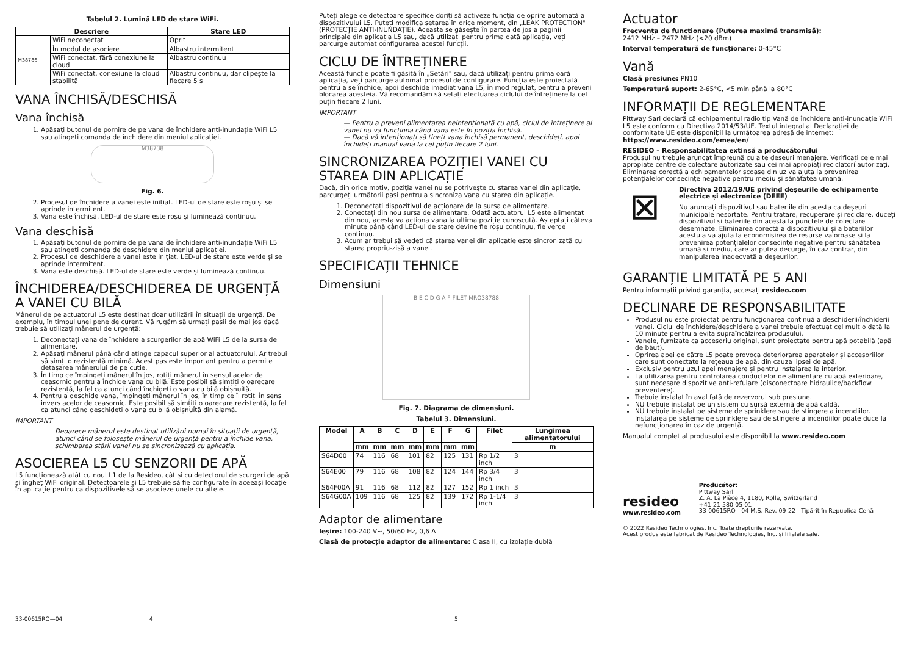Tabelul 2. Lumină LED de stare WiFi.
| Descriere | | Stare LED |
| --- | --- | --- |
| M38786 | WiFi neconectat | Oprit |
| | În modul de asociere | Albastru intermitent |
| | WiFi conectat, fără conexiune la cloud | Albastru continuu |
| | WiFi conectat, conexiune la cloud stabilită | Albastru continuu, dar clipește la fiecare 5 s |
VANA ÎNCHISĂ/DESCHISĂ
Vana închisă
1. Apăsați butonul de pornire de pe vana de închidere anti-inundație WiFi L5 sau atingeți comanda de închidere din meniul aplicației.
M38738
Fig. 6.
2. Procesul de închidere a vanei este inițiat. LED-ul de stare este roșu și se aprinde intermitent.
3. Vana este închisă. LED-ul de stare este roșu și luminează continuu.
Vana deschisă
1. Apăsați butonul de pornire de pe vana de închidere anti-inundație WiFi L5 sau atingeți comanda de deschidere din meniul aplicației.
2. Procesul de deschidere a vanei este inițiat. LED-ul de stare este verde și se aprinde intermitent.
3. Vana este deschisă. LED-ul de stare este verde și luminează continuu.
ÎNCHIDEREA/DESCHIDEREA DE URGENȚĂ A VANEI CU BILĂ
Mânerul de pe actuatorul L5 este destinat doar utilizării în situații de urgență. De exemplu, în timpul unei pene de curent. Vă rugăm să urmați pașii de mai jos dacă trebuie să utilizați mânerul de urgență:
1. Deconectați vana de închidere a scurgerilor de apă WiFi L5 de la sursa de alimentare.
2. Apăsați mânerul până când atinge capacul superior al actuatorului. Ar trebui să simți o rezistență minimă. Acest pas este important pentru a permite detașarea mânerului de pe cutie.
3. În timp ce împingeți mânerul în jos, rotiți mânerul în sensul acelor de ceasornic pentru a închide vana cu bilă. Este posibil să simțiți o oarecare rezistență, la fel ca atunci când închideți o vana cu bilă obișnuită.
4. Pentru a deschide vana, împingeți mânerul în jos, în timp ce îl rotiți în sens invers acelor de ceasornic. Este posibil să simțiți o oarecare rezistență, la fel ca atunci când deschideți o vana cu bilă obișnuită din alamă.
IMPORTANT
Deoarece mânerul este destinat utilizării numai în situații de urgență, atunci când se folosește mânerul de urgență pentru a închide vana, schimbarea stării vanei nu se sincronizează cu aplicația.
ASOCIEREA L5 CU SENZORII DE APĂ
L5 funcționează atât cu noul L1 de la Resideo, cât și cu detectorul de scurgeri de apă și îngheț WiFi original. Detectoarele și L5 trebuie să fie configurate în aceeași locație în aplicație pentru ca dispozitivele să se asocieze unele cu altele.
Puteți alege ce detectoare specifice doriți să activeze funcția de oprire automată a dispozitivului L5. Puteți modifica setarea în orice moment, din „LEAK PROTECTION" (PROTECȚIE ANTI-INUNDAȚIE). Aceasta se găsește în partea de jos a paginii principale din aplicația L5 sau, dacă utilizați pentru prima dată aplicația, veți parcurge automat configurarea acestei funcții.
CICLU DE ÎNTREȚINERE
Această funcție poate fi găsită în „Setări" sau, dacă utilizați pentru prima oară aplicația, veți parcurge automat procesul de configurare. Funcția este proiectată pentru a se închide, apoi deschide imediat vana L5, în mod regulat, pentru a preveni blocarea acesteia. Vă recomandăm să setați efectuarea ciclului de întreținere la cel puțin fiecare 2 luni.
IMPORTANT
— Pentru a preveni alimentarea neintenționată cu apă, ciclul de întreținere al vanei nu va funcționa când vana este în poziția închisă.
— Dacă vă intenționați să țineți vana închisă permanent, deschideți, apoi închideți manual vana la cel puțin fiecare 2 luni.
SINCRONIZAREA POZIȚIEI VANEI CU STAREA DIN APLICAȚIE
Dacă, din orice motiv, poziția vanei nu se potrivește cu starea vanei din aplicație, parcurgeți următorii pași pentru a sincroniza vana cu starea din aplicație.
1. Deconectați dispozitivul de acționare de la sursa de alimentare.
2. Conectați din nou sursa de alimentare. Odată actuatorul L5 este alimentat din nou, acesta va acționa vana la ultima poziție cunoscută. Așteptați câteva minute până când LED-ul de stare devine fie roșu continuu, fie verde continuu.
3. Acum ar trebui să vedeti că starea vanei din aplicație este sincronizată cu starea propriu-zisă a vanei.
SPECIFICAȚII TEHNICE
Dimensiuni
B E C D G A F FILET MRO38788
Fig. 7. Diagrama de dimensiuni.
Tabelul 3. Dimensiuni.
| Model | A | B | C | D | E | F | G | Filet | Lungimea alimentatorului |
| --- | --- | --- | --- | --- | --- | --- | --- | --- | --- |
| | mm | mm | mm | mm | mm | mm | mm | | m |
| S64D00 | 74 | 116 | 68 | 101 | 82 | 125 | 131 | Rp 1/2 inch | 3 |
| S64E00 | 79 | 116 | 68 | 108 | 82 | 124 | 144 | Rp 3/4 inch | 3 |
| S64F00A | 91 | 116 | 68 | 112 | 82 | 127 | 152 | Rp 1 inch | 3 |
| S64G00A | 109 | 116 | 68 | 125 | 82 | 139 | 172 | Rp 1-1/4 inch | 3 |
Adaptor de alimentare
Ieșire: 100-240 V~, 50/60 Hz, 0,6 A
Clasă de protecție adaptor de alimentare: Clasa II, cu izolație dublă
Actuator
Frecvența de funcționare (Puterea maximă transmisă):
2412 MHz – 2472 MHz (<20 dBm)
Interval temperatură de funcționare: 0-45°C
Vană
Clasă presiune: PN10
Temperatură suport: 2-65°C, <5 min până la 80°C
INFORMAȚII DE REGLEMENTARE
Pittway Sarl declară că echipamentul radio tip Vană de închidere anti-inundație WiFi L5 este conform cu Directiva 2014/53/UE. Textul integral al Declarației de conformitate UE este disponibil la următoarea adresă de internet: https://www.resideo.com/emea/en/
RESIDEO – Responsabilitatea extinsă a producătorului
Produsul nu trebuie aruncat împreună cu alte deșeuri menajere. Verificați cele mai apropiate centre de colectare autorizate sau cei mai apropiați reciclatori autorizați. Eliminarea corectă a echipamentelor scoase din uz va ajuta la prevenirea potențialelor consecințe negative pentru mediu și sănătatea umană.
⊠
Directiva 2012/19/UE privind deșeurile de echipamente electrice și electronice (DEEE)
Nu aruncați dispozitivul sau bateriile din acesta ca deșeuri municipale nesortate. Pentru tratare, recuperare și reciclare, duceți dispozitivul și bateriile din acesta la punctele de colectare desemnate. Eliminarea corectă a dispozitivului și a bateriilor acestuia va ajuta la economisirea de resurse valoroase și la prevenirea potențialelor consecințe negative pentru sănătatea umană și mediu, care ar putea decurge, în caz contrar, din manipularea inadecvată a deșeurilor.
GARANȚIE LIMITATĂ PE 5 ANI
Pentru informații privind garanția, accesați resideo.com
DECLINARE DE RESPONSABILITATE
Produsul nu este proiectat pentru funcționarea continuă a deschiderii/închiderii vanei. Ciclul de închidere/deschidere a vanei trebuie efectuat cel mult o dată la 10 minute pentru a evita supraîncălzirea produsului.
Vanele, furnizate ca accesoriu original, sunt proiectate pentru apă potabilă (apă de băut).
Oprirea apei de către L5 poate provoca deteriorarea aparatelor și accesoriilor care sunt conectate la rețeaua de apă, din cauza lipsei de apă.
Exclusiv pentru uzul apei menajere și pentru instalarea la interior.
La utilizarea pentru controlarea conductelor de alimentare cu apă exterioare, sunt necesare dispozitive anti-refulare (disconectoare hidraulice/backflow preventere).
Trebuie instalat în aval față de rezervorul sub presiune.
NU trebuie instalat pe un sistem cu sursă externă de apă caldă.
NU trebuie instalat pe sisteme de sprinklere sau de stingere a incendiilor. Instalarea pe sisteme de sprinklere sau de stingere a incendiilor poate duce la nefuncționarea în caz de urgență.
Manualul complet al produsului este disponibil la www.resideo.com
resideo
www.resideo.com
Producător:
Pittway Sàrl
Z. A. La Pièce 4, 1180, Rolle, Switzerland
+41 21 580 05 01
33-00615RO—04 M.S. Rev. 09-22 | Tipărit în Republica Cehă
© 2022 Resideo Technologies, Inc. Toate drepturile rezervate.
Acest produs este fabricat de Resideo Technologies, Inc. și filialele sale.
33-00615RO—04 4 5